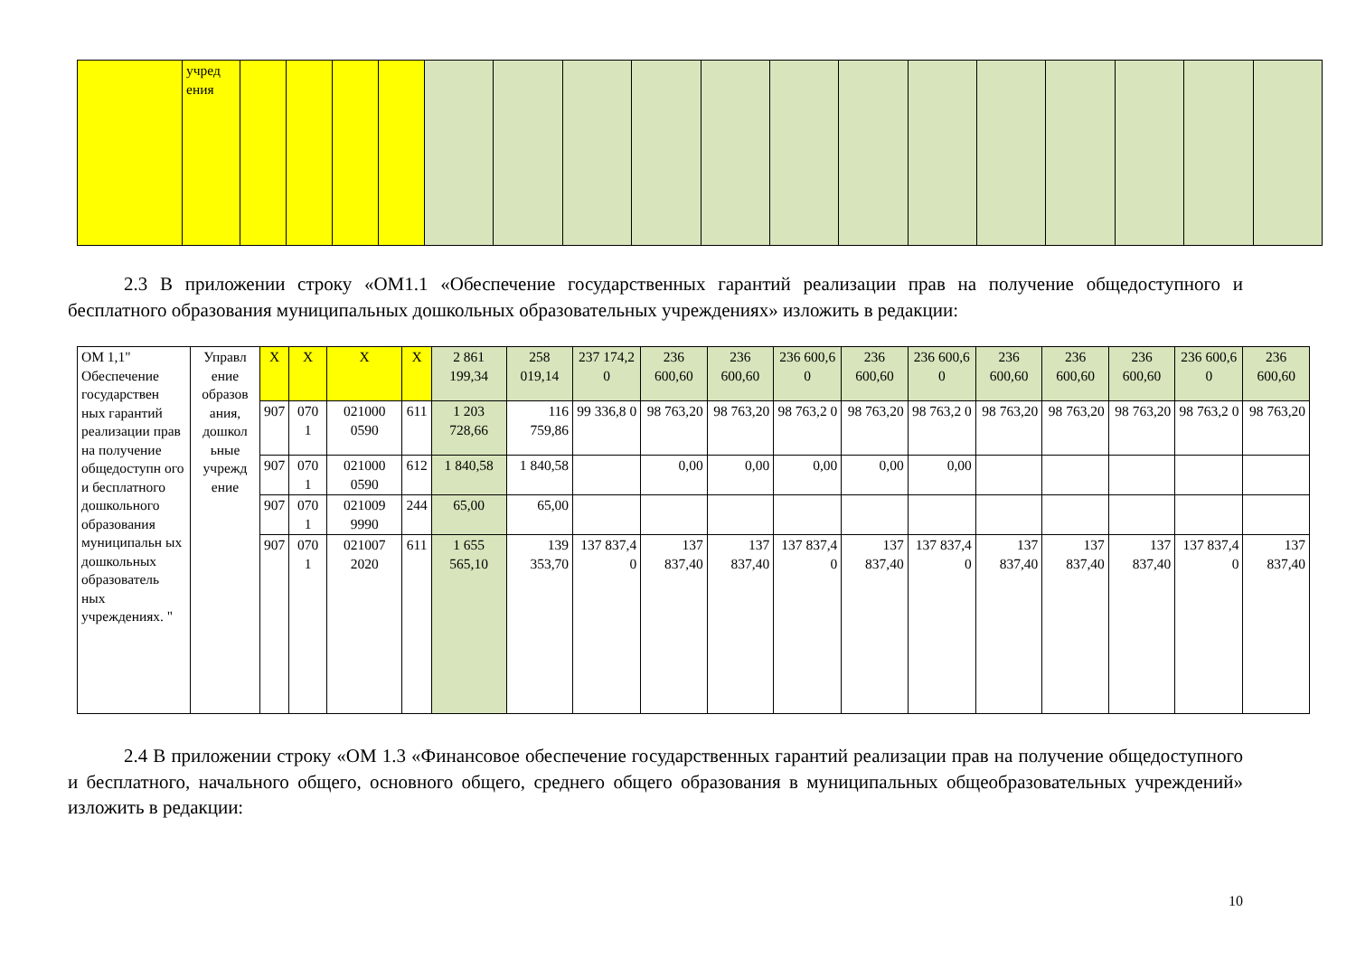| | учред ения | | | | | | | | | | | | | | | | | |
2.3 В приложении строку «ОМ1.1 «Обеспечение государственных гарантий реализации прав на получение общедоступного и бесплатного образования муниципальных дошкольных образовательных учреждениях» изложить в редакции:
| ОМ 1,1" Обеспечение государствен ных гарантий реализации прав на получение общедоступн ого и бесплатного дошкольного образования муниципальн ых дошкольных образователь ных учреждениях. " | Управл ение образов ания, дошкол ьные учрежд ение | Х | Х | Х | Х | 2 861 199,34 | 258 019,14 | 237 174,2 0 | 236 600,60 | 236 600,60 | 236 600,6 0 | 236 600,60 | 236 600,6 0 | 236 600,60 | 236 600,60 | 236 600,60 | 236 600,6 0 | 236 600,60 |
| | | 907 | 070 1 | 021000 0590 | 611 | 1 203 728,66 | 116 759,86 | 99 336,8 0 | 98 763,20 | 98 763,20 | 98 763,2 0 | 98 763,20 | 98 763,2 0 | 98 763,20 | 98 763,20 | 98 763,20 | 98 763,2 0 | 98 763,20 |
| | | 907 | 070 1 | 021000 0590 | 612 | 1 840,58 | 1 840,58 | | 0,00 | 0,00 | 0,00 | 0,00 | 0,00 | | | | | |
| | | 907 | 070 1 | 021009 9990 | 244 | 65,00 | 65,00 | | | | | | | | | | | |
| | | 907 | 070 1 | 021007 2020 | 611 | 1 655 565,10 | 139 353,70 | 137 837,4 0 | 137 837,40 | 137 837,40 | 137 837,4 0 | 137 837,40 | 137 837,4 0 | 137 837,40 | 137 837,40 | 137 837,40 | 137 837,4 0 | 137 837,40 |
2.4 В приложении строку «ОМ 1.3 «Финансовое обеспечение государственных гарантий реализации прав на получение общедоступного и бесплатного, начального общего, основного общего, среднего общего образования в муниципальных общеобразовательных учреждений» изложить в редакции:
10